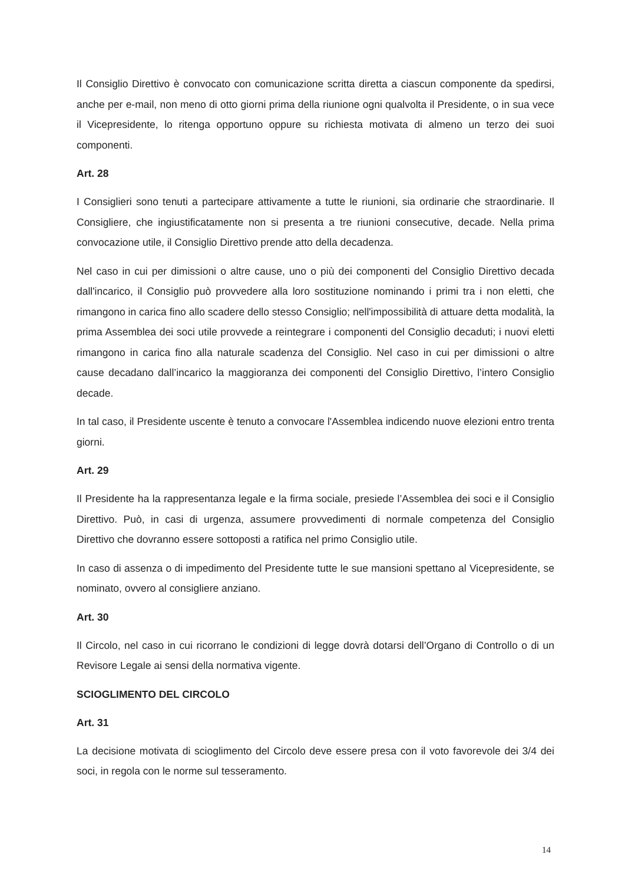Il Consiglio Direttivo è convocato con comunicazione scritta diretta a ciascun componente da spedirsi, anche per e-mail, non meno di otto giorni prima della riunione ogni qualvolta il Presidente, o in sua vece il Vicepresidente, lo ritenga opportuno oppure su richiesta motivata di almeno un terzo dei suoi componenti.
Art. 28
I Consiglieri sono tenuti a partecipare attivamente a tutte le riunioni, sia ordinarie che straordinarie. Il Consigliere, che ingiustificatamente non si presenta a tre riunioni consecutive, decade. Nella prima convocazione utile, il Consiglio Direttivo prende atto della decadenza.
Nel caso in cui per dimissioni o altre cause, uno o più dei componenti del Consiglio Direttivo decada dall'incarico, il Consiglio può provvedere alla loro sostituzione nominando i primi tra i non eletti, che rimangono in carica fino allo scadere dello stesso Consiglio; nell'impossibilità di attuare detta modalità, la prima Assemblea dei soci utile provvede a reintegrare i componenti del Consiglio decaduti; i nuovi eletti rimangono in carica fino alla naturale scadenza del Consiglio. Nel caso in cui per dimissioni o altre cause decadano dall’incarico la maggioranza dei componenti del Consiglio Direttivo, l’intero Consiglio decade.
In tal caso, il Presidente uscente è tenuto a convocare l'Assemblea indicendo nuove elezioni entro trenta giorni.
Art. 29
Il Presidente ha la rappresentanza legale e la firma sociale, presiede l’Assemblea dei soci e il Consiglio Direttivo. Può, in casi di urgenza, assumere provvedimenti di normale competenza del Consiglio Direttivo che dovranno essere sottoposti a ratifica nel primo Consiglio utile.
In caso di assenza o di impedimento del Presidente tutte le sue mansioni spettano al Vicepresidente, se nominato, ovvero al consigliere anziano.
Art. 30
Il Circolo, nel caso in cui ricorrano le condizioni di legge dovrà dotarsi dell’Organo di Controllo o di un Revisore Legale ai sensi della normativa vigente.
SCIOGLIMENTO DEL CIRCOLO
Art. 31
La decisione motivata di scioglimento del Circolo deve essere presa con il voto favorevole dei 3/4 dei soci, in regola con le norme sul tesseramento.
14